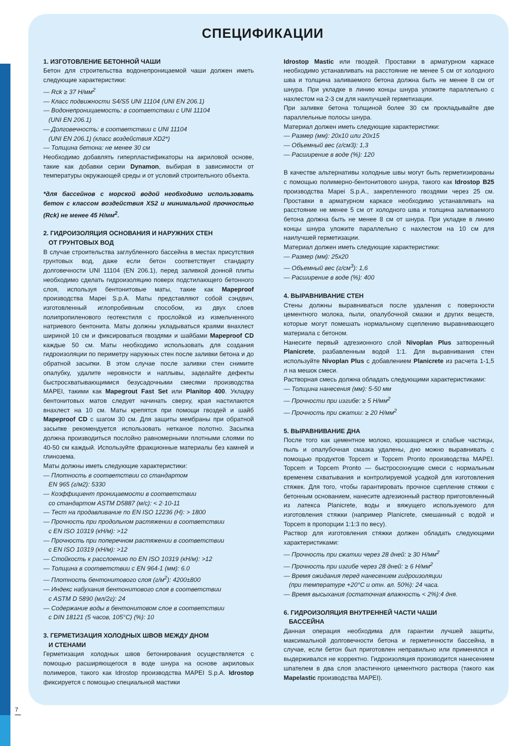СПЕЦИФИКАЦИИ
1. ИЗГОТОВЛЕНИЕ БЕТОННОЙ ЧАШИ
Бетон для строительства водонепроницаемой чаши должен иметь следующие характеристики:
— Rck ≥ 37 Н/мм<sup>2</sup>
— Класс подвижности S4/S5 UNI 11104 (UNI EN 206.1)
— Водонепроницаемость: в соответствии с UNI 11104
(UNI EN 206.1)
— Долговечность: в соответствии с UNI 11104
(UNI EN 206.1) (класс воздействия XD2*)
— Толщина бетона: не менее 30 см
Необходимо добавлять гиперпластификаторы на акриловой основе, такие как добавки серии Dynamon, выбирая в зависимости от температуры окружающей среды и от условий строительного объекта.
*для бассейнов с морской водой необходимо использовать бетон с классом воздействия XS2 и минимальной прочностью (Rck) не менее 45 Н/мм<sup>2</sup>.
2. ГИДРОИЗОЛЯЦИЯ ОСНОВАНИЯ И НАРУЖНИХ СТЕН
ОТ ГРУНТОВЫХ ВОД
В случае строительства заглубленного бассейна в местах присутствия грунтовых вод, даже если бетон соответствует стандарту долговечности UNI 11104 (EN 206.1), перед заливкой донной плиты необходимо сделать гидроизоляцию поверх подстилающего бетонного слоя, используя бентонитовые маты, такие как Mapeproof производства Mapei S.p.A. Маты представляют собой сэндвич, изготовленный иглопробивным способом, из двух слоев полипропиленового геотекстиля с прослойкой из измельченного натриевого бентонита. Маты должны укладываться краями внахлест шириной 10 см и фиксироваться гвоздями и шайбами Mapeproof CD каждые 50 см. Маты необходимо использовать для создания гидроизоляции по периметру наружных стен после заливки бетона и до обратной засыпки. В этом случае после заливки стен снимите опалубку, удалите неровности и наплывы, заделайте дефекты быстросхватывающимися безусадочными смесями производства MAPEI, такими как Mapegrout Fast Set или Planitop 400. Укладку бентонитовых матов следует начинать сверху, края настилаются внахлест на 10 см. Маты крепятся при помощи гвоздей и шайб Mapeproof CD с шагом 30 см. Для защиты мембраны при обратной засыпке рекомендуется использовать нетканое полотно. Засыпка должна производиться послойно равномерными плотными слоями по 40-50 см каждый. Используйте фракционные материалы без камней и глинозема.
Маты должны иметь следующие характеристики:
— Плотность в соответствии со стандартом
EN 965 (г/м2): 5330
— Коэффициент проницаемости в соответствии
со стандартом ASTM D5887 (м/с): < 2·10-11
— Тест на продавливание по EN ISO 12236 (Н): > 1800
— Прочность при продольном растяжении в соответствии
с EN ISO 10319 (кН/м): >12
— Прочность при поперечном растяжении в соответствии
с EN ISO 10319 (кН/м): >12
— Стойкость к расслоению по EN ISO 10319 (кН/м): >12
— Толщина в соответствии с EN 964-1 (мм): 6.0
— Плотность бентонитового слоя (г/м<sup>2</sup>): 4200±800
— Индекс набухания бентонитового слоя в соответствии
с ASTM D 5890 (мл/2г): 24
— Содержание воды в бентонитовом слое в соответствии
с DIN 18121 (5 часов, 105°C) (%): 10
3. ГЕРМЕТИЗАЦИЯ ХОЛОДНЫХ ШВОВ МЕЖДУ ДНОМ
И СТЕНАМИ
Герметизация холодных швов бетонирования осуществляется с помощью расширяющегося в воде шнура на основе акриловых полимеров, такого как Idrostop производства MAPEI S.p.A. Idrostop фиксируется с помощью специальной мастики
Idrostop Mastic или гвоздей. Проставки в арматурном каркасе необходимо устанавливать на расстояние не менее 5 см от холодного шва и толщина заливаемого бетона должна быть не менее 8 см от шнура. При укладке в линию концы шнура уложите параллельно с нахлестом на 2-3 см для наилучшей герметизации.
При заливке бетона толщиной более 30 см прокладывайте две параллельные полосы шнура.
Материал должен иметь следующие характеристики:
— Размер (мм): 20х10 или 20х15
— Объемный вес (г/см3): 1,3
— Расширение в воде (%): 120
В качестве альтернативы холодные швы могут быть герметизированы с помощью полимерно-бентонитового шнура, такого как Idrostop B25 производства Mapei S.p.A., закрепленного гвоздями через 25 см. Проставки в арматурном каркасе необходимо устанавливать на расстояние не менее 5 см от холодного шва и толщина заливаемого бетона должна быть не менее 8 см от шнура. При укладке в линию концы шнура уложите параллельно с нахлестом на 10 см для наилучшей герметизации.
Материал должен иметь следующие характеристики:
— Размер (мм): 25х20
— Объемный вес (г/см<sup>3</sup>): 1,6
— Расширение в воде (%): 400
4. ВЫРАВНИВАНИЕ СТЕН
Стены должны выравниваться после удаления с поверхности цементного молока, пыли, опалубочной смазки и других веществ, которые могут помешать нормальному сцеплению выравнивающего материала с бетоном.
Нанесите первый адгезионного слой Nivoplan Plus затворенный Planicrete, разбавленным водой 1:1. Для выравнивания стен используйте Nivoplan Plus с добавлением Planicrete из расчета 1-1,5 л на мешок смеси.
Растворная смесь должна обладать следующими характеристиками:
— Толщина нанесения (мм): 5-50 мм
— Прочности при изгибе: ≥ 5 Н/мм<sup>2</sup>
— Прочность при сжатии: ≥ 20 Н/мм<sup>2</sup>
5. ВЫРАВНИВАНИЕ ДНА
После того как цементное молоко, крошащиеся и слабые частицы, пыль и опалубочная смазка удалены, дно можно выравнивать с помощью продуктов Topcem и Topcem Pronto производства MAPEI. Topcem и Topcem Pronto — быстросохнущие смеси с нормальным временем схватывания и контролируемой усадкой для изготовления стяжек. Для того, чтобы гарантировать прочное сцепление стяжки с бетонным основанием, нанесите адгезионный раствор приготовленный из латекса Planicrete, воды и вяжущего используемого для изготовления стяжки (например Planicrete, смешанный с водой и Topcem в пропорции 1:1:3 по весу).
Раствор для изготовления стяжки должен обладать следующими характеристиками:
— Прочность при сжатии через 28 дней: ≥ 30 Н/мм<sup>2</sup>
— Прочность при изгибе через 28 дней: ≥ 6 Н/мм<sup>2</sup>
— Время ожидания перед нанесением гидроизоляции
(при температуре +20°C и отн. вл. 50%): 24 часа.
— Время высыхания (остаточная влажность < 2%):4 дня.
6. ГИДРОИЗОЛЯЦИЯ ВНУТРЕННЕЙ ЧАСТИ ЧАШИ
БАССЕЙНА
Данная операция необходима для гарантии лучшей защиты, максимальной долговечности бетона и герметичности бассейна, в случае, если бетон был приготовлен неправильно или применялся и выдерживался не корректно. Гидроизоляция производится нанесением шпателем в два слоя эластичного цементного раствора (такого как Mapelastic производства MAPEI).
7